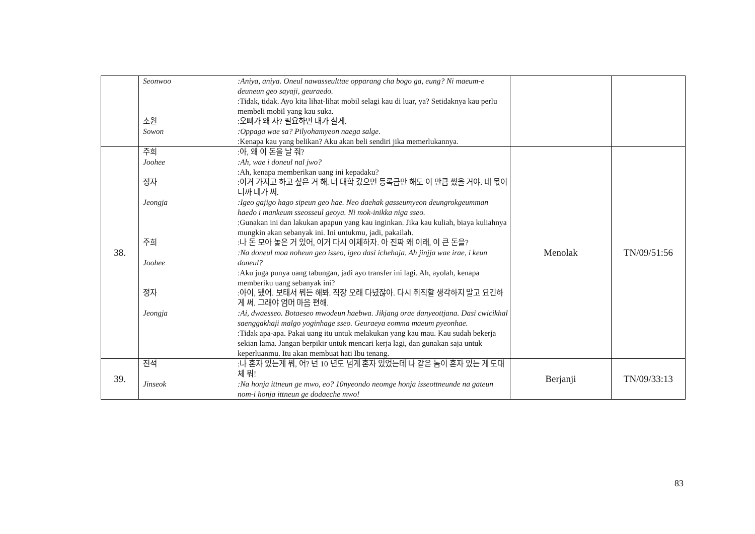| | / Seonwoo / :Aniya, aniya. Oneul nawasseulttae opparang cha bogo ga, eung? Ni maeum-e deuneun geo sayaji, geuraedo. :Tidak, tidak. Ayo kita lihat-lihat mobil selagi kau di luar, ya? Setidaknya kau perlu membeli mobil yang kau suka. / / 소원 Sowon / :오빠가 왜 사? 필요하면 내가 살게. :Oppaga wae sa? Pilyohamyeon naega salge. :Kenapa kau yang belikan? Aku akan beli sendiri jika memerlukannya. / | | |
| 38. | / 주희 Joohee / :아, 왜 이 돈을 날 줘? :Ah, wae i doneul nal jwo? :Ah, kenapa memberikan uang ini kepadaku? / / 정자 Jeongja / :이거 가지고 하고 싶은 거 해. 너 대학 갔으면 등록금만 해도 이 만큼 썼을 거야. 네 몫이니까 네가 써. :Igeo gajigo hago sipeun geo hae. Neo daehak gasseumyeon deungrokgeumman haedo i mankeum sseosseul geoya. Ni mok-inikka niga sseo. :Gunakan ini dan lakukan apapun yang kau inginkan. Jika kau kuliah, biaya kuliahnya mungkin akan sebanyak ini. Ini untukmu, jadi, pakailah. / / 주희 Joohee / :나 돈 모아 놓은 거 있어, 이거 다시 이체하자. 아 진짜 왜 이래, 이 큰 돈을? :Na doneul moa noheun geo isseo, igeo dasi ichehaja. Ah jinjja wae irae, i keun doneul? :Aku juga punya uang tabungan, jadi ayo transfer ini lagi. Ah, ayolah, kenapa memberiku uang sebanyak ini? / / 정자 Jeongja / :아이, 됐어. 보태서 뭐든 해봐. 직장 오래 다녔잖아. 다시 취직할 생각하지 말고 요긴하게 써. 그래야 엄머 마음 편해. :Ai, dwaesseo. Botaeseo mwodeun haebwa. Jikjang orae danyeottjana. Dasi cwicikhal saenggakhaji malgo yoginhage sseo. Geuraeya eomma maeum pyeonhae. :Tidak apa-apa. Pakai uang itu untuk melakukan yang kau mau. Kau sudah bekerja sekian lama. Jangan berpikir untuk mencari kerja lagi, dan gunakan saja untuk keperluanmu. Itu akan membuat hati Ibu tenang. / | Menolak | TN/09/51:56 |
| 39. | / 진석 Jinseok / :나 혼자 있는게 뭐, 어? 넌 10 년도 넘게 혼자 있었는데 나 같은 놈이 혼자 있는 게 도대체 뭐! :Na honja ittneun ge mwo, eo? 10nyeondo neomge honja isseottneunde na gateun nom-i honja ittneun ge dodaeche mwo! / | Berjanji | TN/09/33:13 |
83